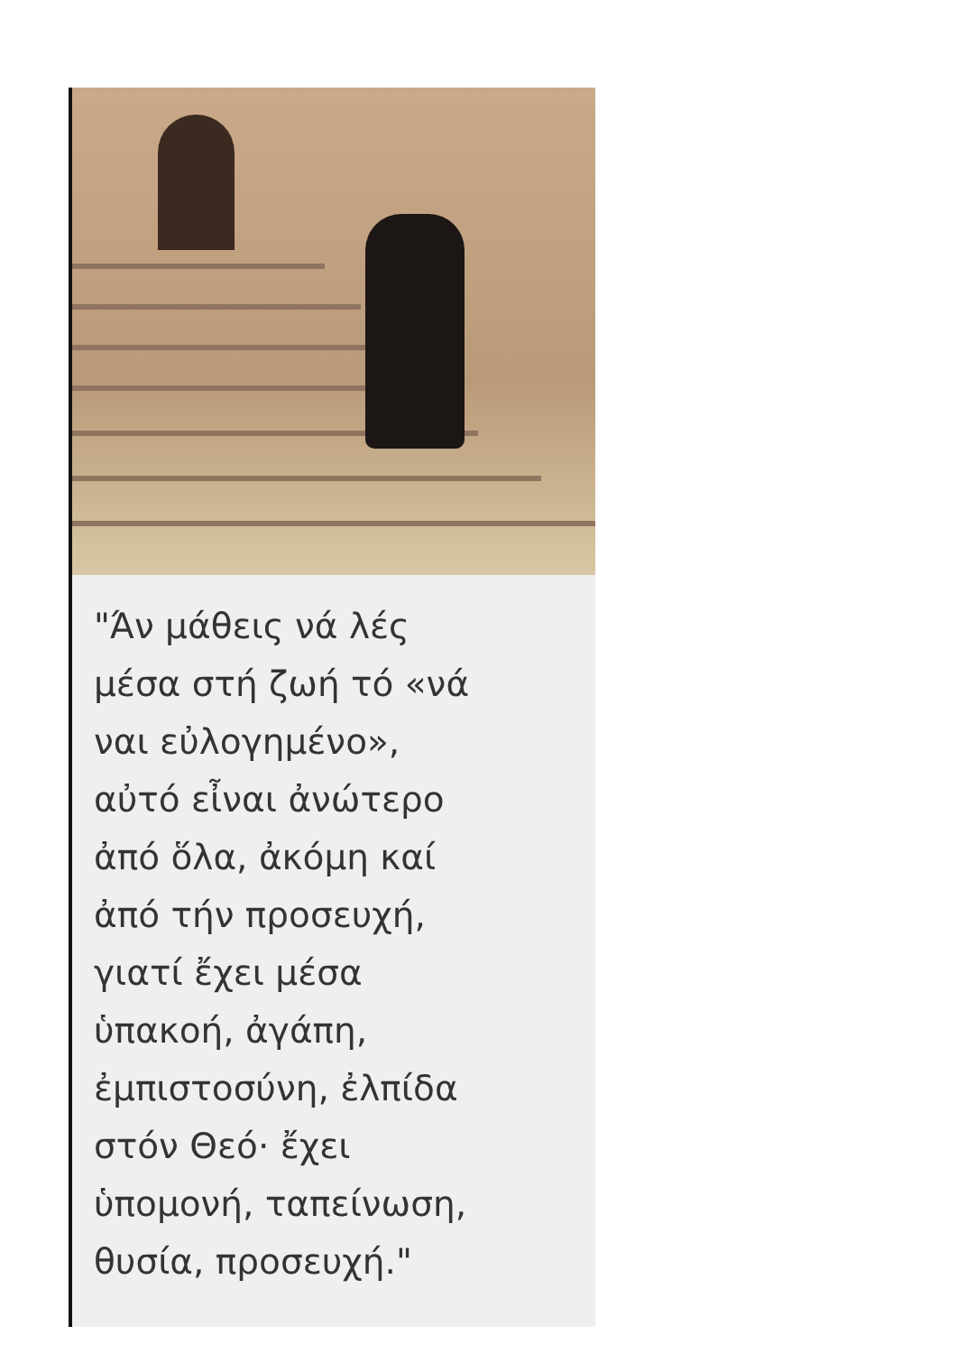"Άν μάθεις νά λές
μέσα στή ζωή τό «νά
ναι εὐλογημένο»,
αὐτό εἶναι ἀνώτερο
ἀπό ὅλα, ἀκόμη καί
ἀπό τήν προσευχή,
γιατί ἔχει μέσα
ὑπακοή, ἀγάπη,
ἐμπιστοσύνη, ἐλπίδα
στόν Θεό· ἔχει
ὑπομονή, ταπείνωση,
θυσία, προσευχή."